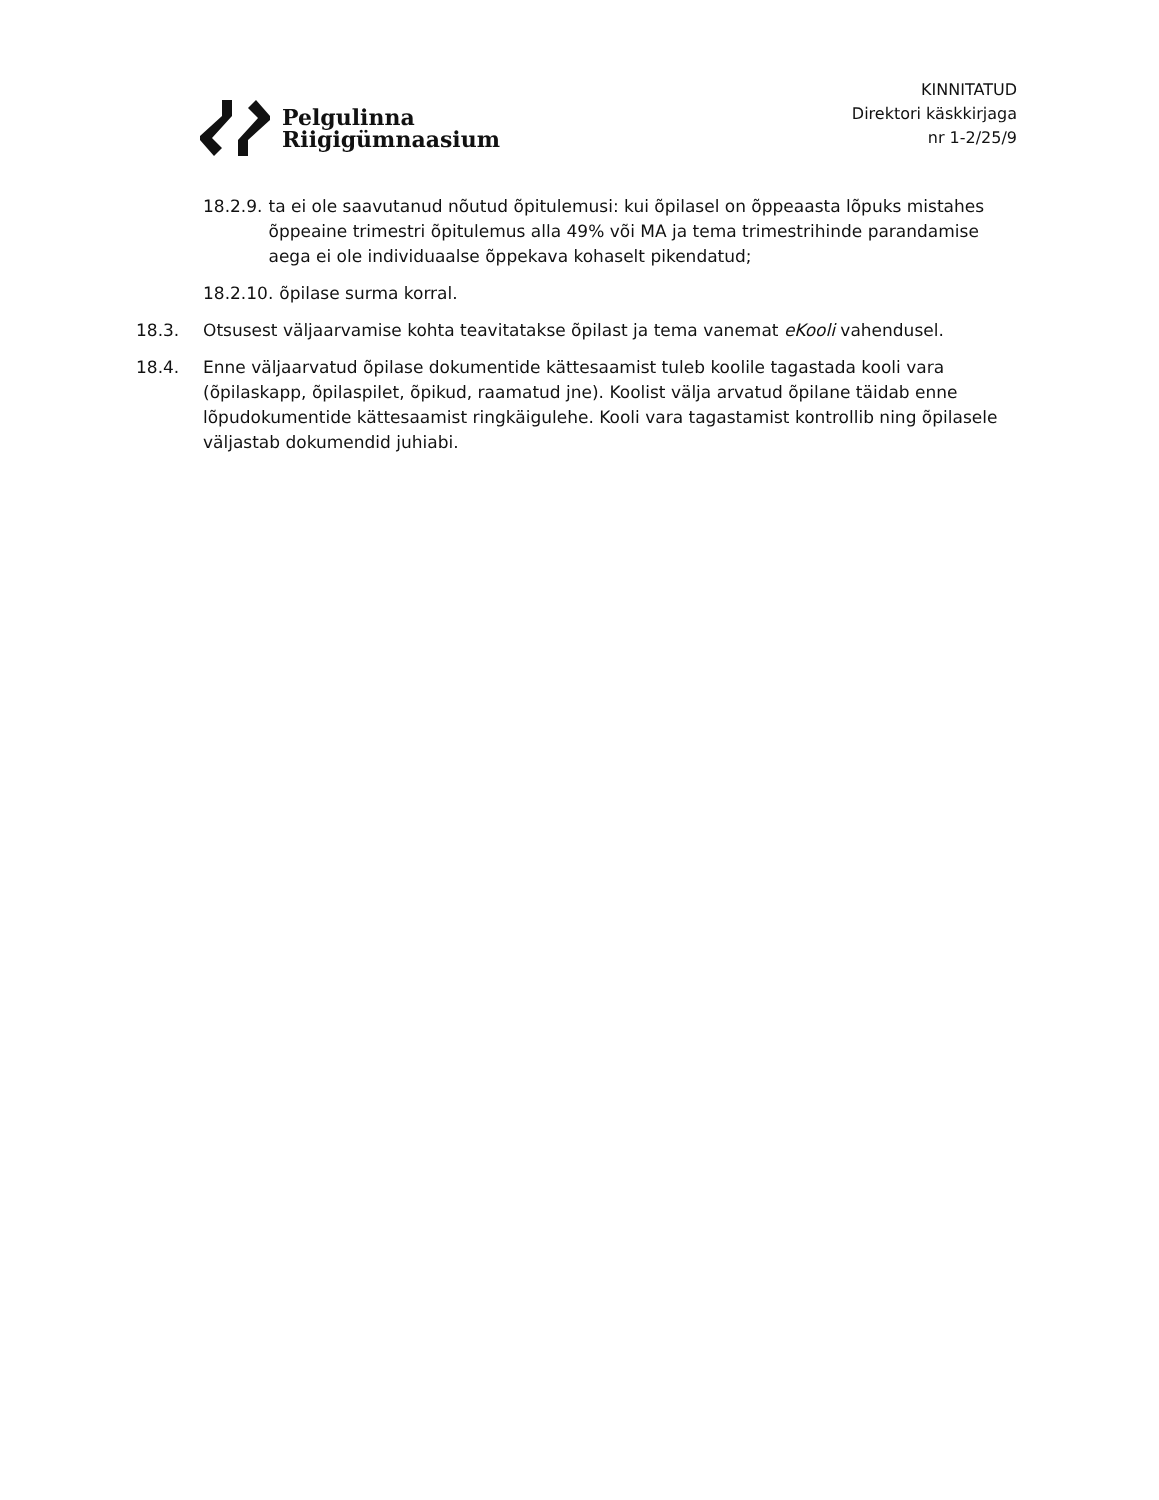Pelgulinna
Riigigümnaasium
KINNITATUD
Direktori käskkirjaga
nr 1-2/25/9
18.2.9. ta ei ole saavutanud nõutud õpitulemusi: kui õpilasel on õppeaasta lõpuks mistahes õppeaine trimestri õpitulemus alla 49% või MA ja tema trimestrihinde parandamise aega ei ole individuaalse õppekava kohaselt pikendatud;
18.2.10. õpilase surma korral.
18.3. Otsusest väljaarvamise kohta teavitatakse õpilast ja tema vanemat eKooli vahendusel.
18.4. Enne väljaarvatud õpilase dokumentide kättesaamist tuleb koolile tagastada kooli vara (õpilaskapp, õpilaspilet, õpikud, raamatud jne). Koolist välja arvatud õpilane täidab enne lõpudokumentide kättesaamist ringkäigulehe. Kooli vara tagastamist kontrollib ning õpilasele väljastab dokumendid juhiabi.